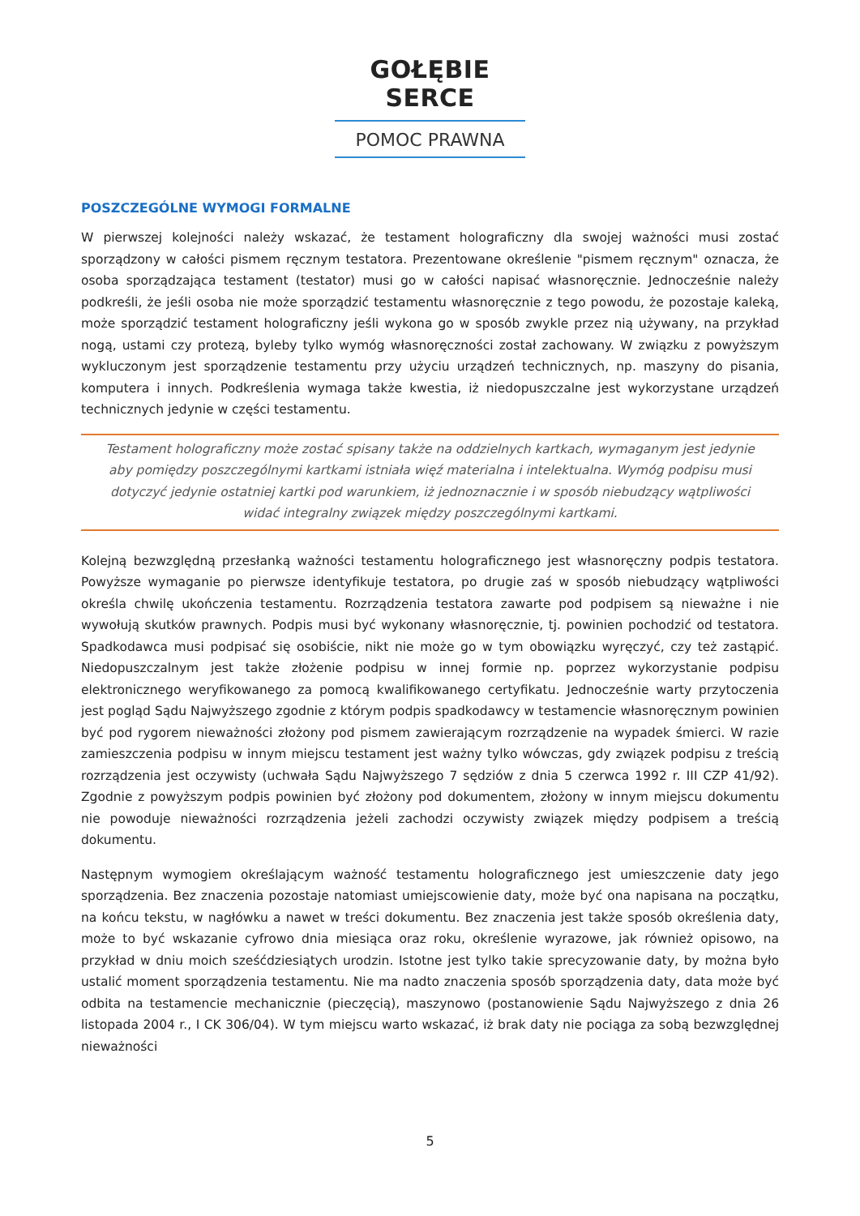GOŁĘBIE SERCE
POMOC PRAWNA
POSZCZEGÓLNE WYMOGI FORMALNE
W pierwszej kolejności należy wskazać, że testament holograficzny dla swojej ważności musi zostać sporządzony w całości pismem ręcznym testatora. Prezentowane określenie "pismem ręcznym" oznacza, że osoba sporządzająca testament (testator) musi go w całości napisać własnoręcznie. Jednocześnie należy podkreśli, że jeśli osoba nie może sporządzić testamentu własnoręcznie z tego powodu, że pozostaje kaleką, może sporządzić testament holograficzny jeśli wykona go w sposób zwykle przez nią używany, na przykład nogą, ustami czy protezą, byleby tylko wymóg własnoręczności został zachowany. W związku z powyższym wykluczonym jest sporządzenie testamentu przy użyciu urządzeń technicznych, np. maszyny do pisania, komputera i innych. Podkreślenia wymaga także kwestia, iż niedopuszczalne jest wykorzystane urządzeń technicznych jedynie w części testamentu.
Testament holograficzny może zostać spisany także na oddzielnych kartkach, wymaganym jest jedynie aby pomiędzy poszczególnymi kartkami istniała więź materialna i intelektualna. Wymóg podpisu musi dotyczyć jedynie ostatniej kartki pod warunkiem, iż jednoznacznie i w sposób niebudzący wątpliwości widać integralny związek między poszczególnymi kartkami.
Kolejną bezwzględną przesłanką ważności testamentu holograficznego jest własnoręczny podpis testatora. Powyższe wymaganie po pierwsze identyfikuje testatora, po drugie zaś w sposób niebudzący wątpliwości określa chwilę ukończenia testamentu. Rozrządzenia testatora zawarte pod podpisem są nieważne i nie wywołują skutków prawnych. Podpis musi być wykonany własnoręcznie, tj. powinien pochodzić od testatora. Spadkodawca musi podpisać się osobiście, nikt nie może go w tym obowiązku wyręczyć, czy też zastąpić. Niedopuszczalnym jest także złożenie podpisu w innej formie np. poprzez wykorzystanie podpisu elektronicznego weryfikowanego za pomocą kwalifikowanego certyfikatu. Jednocześnie warty przytoczenia jest pogląd Sądu Najwyższego zgodnie z którym podpis spadkodawcy w testamencie własnoręcznym powinien być pod rygorem nieważności złożony pod pismem zawierającym rozrządzenie na wypadek śmierci. W razie zamieszczenia podpisu w innym miejscu testament jest ważny tylko wówczas, gdy związek podpisu z treścią rozrządzenia jest oczywisty (uchwała Sądu Najwyższego 7 sędziów z dnia 5 czerwca 1992 r. III CZP 41/92). Zgodnie z powyższym podpis powinien być złożony pod dokumentem, złożony w innym miejscu dokumentu nie powoduje nieważności rozrządzenia jeżeli zachodzi oczywisty związek między podpisem a treścią dokumentu.
Następnym wymogiem określającym ważność testamentu holograficznego jest umieszczenie daty jego sporządzenia. Bez znaczenia pozostaje natomiast umiejscowienie daty, może być ona napisana na początku, na końcu tekstu, w nagłówku a nawet w treści dokumentu. Bez znaczenia jest także sposób określenia daty, może to być wskazanie cyfrowo dnia miesiąca oraz roku, określenie wyrazowe, jak również opisowo, na przykład w dniu moich sześćdziesiątych urodzin. Istotne jest tylko takie sprecyzowanie daty, by można było ustalić moment sporządzenia testamentu. Nie ma nadto znaczenia sposób sporządzenia daty, data może być odbita na testamencie mechanicznie (pieczęcią), maszynowo (postanowienie Sądu Najwyższego z dnia 26 listopada 2004 r., I CK 306/04). W tym miejscu warto wskazać, iż brak daty nie pociąga za sobą bezwzględnej nieważności
5